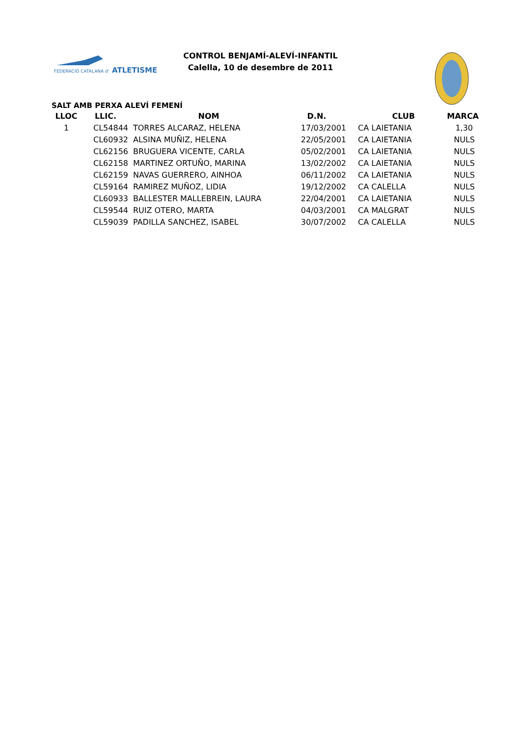FEDERACIÓ CATALANA d'
ATLETISME
CONTROL BENJAMÍ-ALEVÍ-INFANTIL
Calella, 10 de desembre de 2011
SALT AMB PERXA ALEVÍ FEMENÍ
| LLOC | LLIC. | NOM | D.N. | CLUB | MARCA |
| --- | --- | --- | --- | --- | --- |
| 1 | CL54844 | TORRES ALCARAZ, HELENA | 17/03/2001 | CA LAIETANIA | 1,30 |
| | CL60932 | ALSINA MUÑIZ, HELENA | 22/05/2001 | CA LAIETANIA | NULS |
| | CL62156 | BRUGUERA VICENTE, CARLA | 05/02/2001 | CA LAIETANIA | NULS |
| | CL62158 | MARTINEZ ORTUÑO, MARINA | 13/02/2002 | CA LAIETANIA | NULS |
| | CL62159 | NAVAS GUERRERO, AINHOA | 06/11/2002 | CA LAIETANIA | NULS |
| | CL59164 | RAMIREZ MUÑOZ, LIDIA | 19/12/2002 | CA CALELLA | NULS |
| | CL60933 | BALLESTER MALLEBREIN, LAURA | 22/04/2001 | CA LAIETANIA | NULS |
| | CL59544 | RUIZ OTERO, MARTA | 04/03/2001 | CA MALGRAT | NULS |
| | CL59039 | PADILLA SANCHEZ, ISABEL | 30/07/2002 | CA CALELLA | NULS |